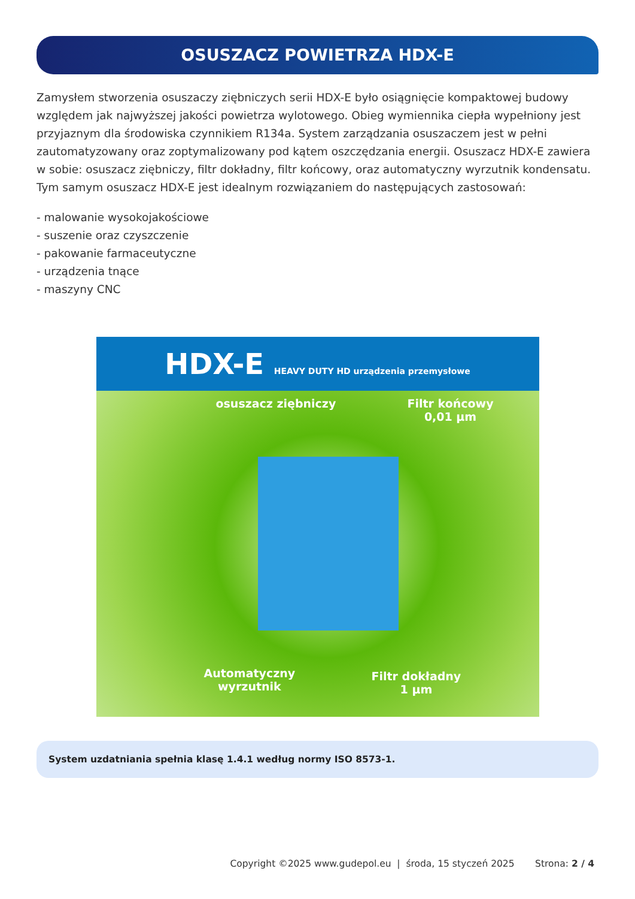OSUSZACZ POWIETRZA HDX-E
Zamysłem stworzenia osuszaczy ziębniczych serii HDX-E było osiągnięcie kompaktowej budowy względem jak najwyższej jakości powietrza wylotowego. Obieg wymiennika ciepła wypełniony jest przyjaznym dla środowiska czynnikiem R134a. System zarządzania osuszaczem jest w pełni zautomatyzowany oraz zoptymalizowany pod kątem oszczędzania energii. Osuszacz HDX-E zawiera w sobie: osuszacz ziębniczy, filtr dokładny, filtr końcowy, oraz automatyczny wyrzutnik kondensatu. Tym samym osuszacz HDX-E jest idealnym rozwiązaniem do następujących zastosowań:
- malowanie wysokojakościowe
- suszenie oraz czyszczenie
- pakowanie farmaceutyczne
- urządzenia tnące
- maszyny CNC
HDX-E HEAVY DUTY HD urządzenia przemysłowe
osuszacz ziębniczy
Filtr końcowy
0,01 µm
Automatyczny
wyrzutnik
Filtr dokładny
1 µm
System uzdatniania spełnia klasę 1.4.1 według normy ISO 8573-1.
Copyright ©2025 www.gudepol.eu | środa, 15 styczeń 2025 Strona: 2 / 4